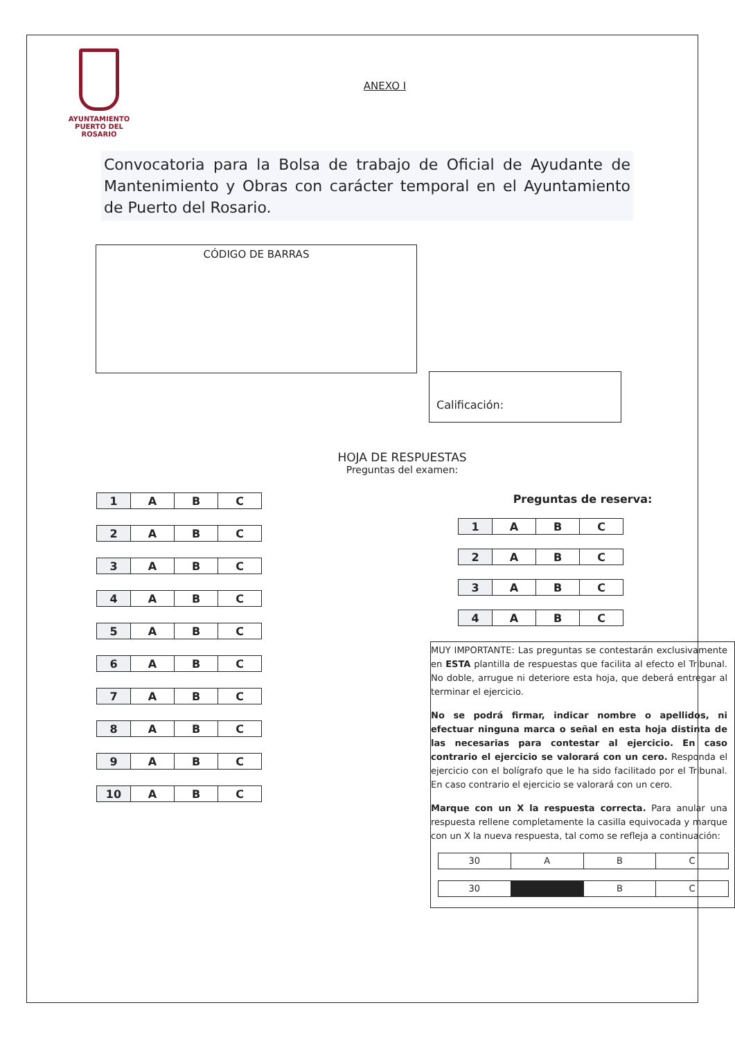AYUNTAMIENTO
PUERTO DEL ROSARIO
ANEXO I
Convocatoria para la Bolsa de trabajo de Oficial de Ayudante de Mantenimiento y Obras con carácter temporal en el Ayuntamiento de Puerto del Rosario.
CÓDIGO DE BARRAS
Calificación:
HOJA DE RESPUESTAS
Preguntas del examen:
| 1 | A | B | C |
| 2 | A | B | C |
| 3 | A | B | C |
| 4 | A | B | C |
| 5 | A | B | C |
| 6 | A | B | C |
| 7 | A | B | C |
| 8 | A | B | C |
| 9 | A | B | C |
| 10 | A | B | C |
Preguntas de reserva:
| 1 | A | B | C |
| 2 | A | B | C |
| 3 | A | B | C |
| 4 | A | B | C |
MUY IMPORTANTE: Las preguntas se contestarán exclusivamente en ESTA plantilla de respuestas que facilita al efecto el Tribunal. No doble, arrugue ni deteriore esta hoja, que deberá entregar al terminar el ejercicio.
No se podrá firmar, indicar nombre o apellidos, ni efectuar ninguna marca o señal en esta hoja distinta de las necesarias para contestar al ejercicio. En caso contrario el ejercicio se valorará con un cero. Responda el ejercicio con el bolígrafo que le ha sido facilitado por el Tribunal. En caso contrario el ejercicio se valorará con un cero.
Marque con un X la respuesta correcta. Para anular una respuesta rellene completamente la casilla equivocada y marque con un X la nueva respuesta, tal como se refleja a continuación:
| 30 | A | B | C |
| 30 | | B | C |